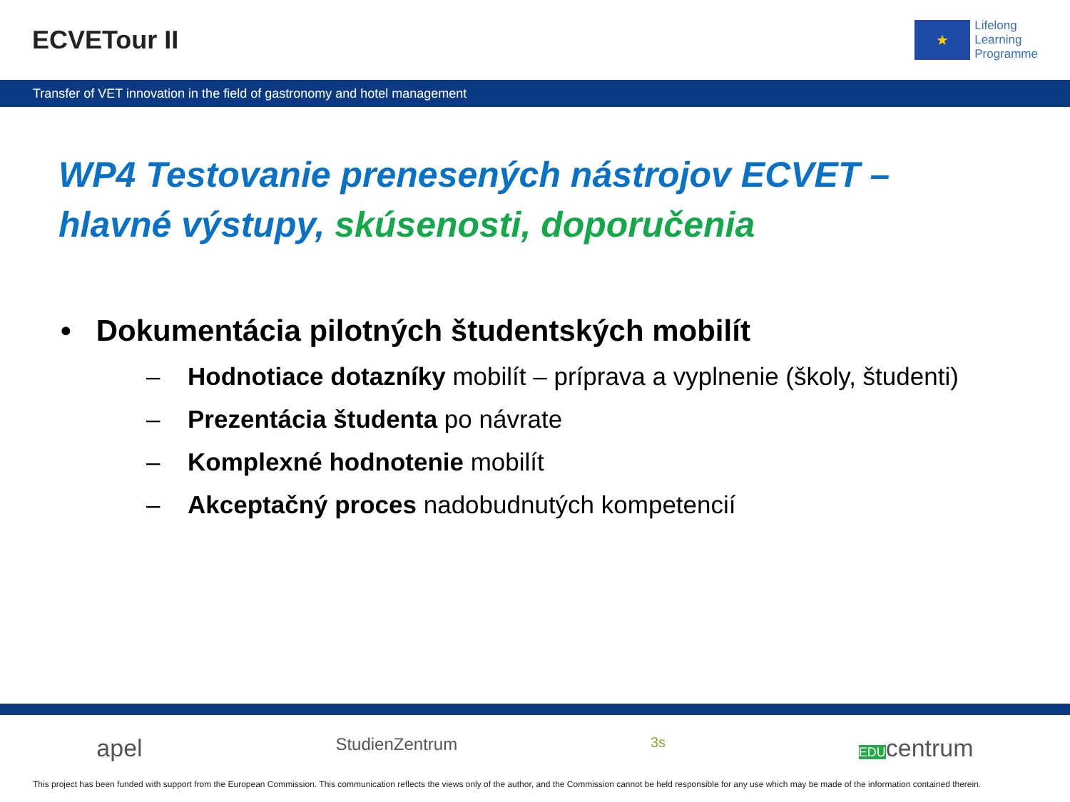ECVETour II
★
Lifelong
Learning
Programme
Transfer of VET innovation in the field of gastronomy and hotel management
WP4 Testovanie prenesených nástrojov ECVET –
hlavné výstupy, skúsenosti, doporučenia
• Dokumentácia pilotných študentských mobilít
– Hodnotiace dotazníky mobilít – príprava a vyplnenie (školy, študenti)
– Prezentácia študenta po návrate
– Komplexné hodnotenie mobilít
– Akceptačný proces nadobudnutých kompetencií
apel StudienZentrum 3s EDUcentrum
This project has been funded with support from the European Commission. This communication reflects the views only of the author, and the Commission cannot be held responsible for any use which may be made of the information contained therein.